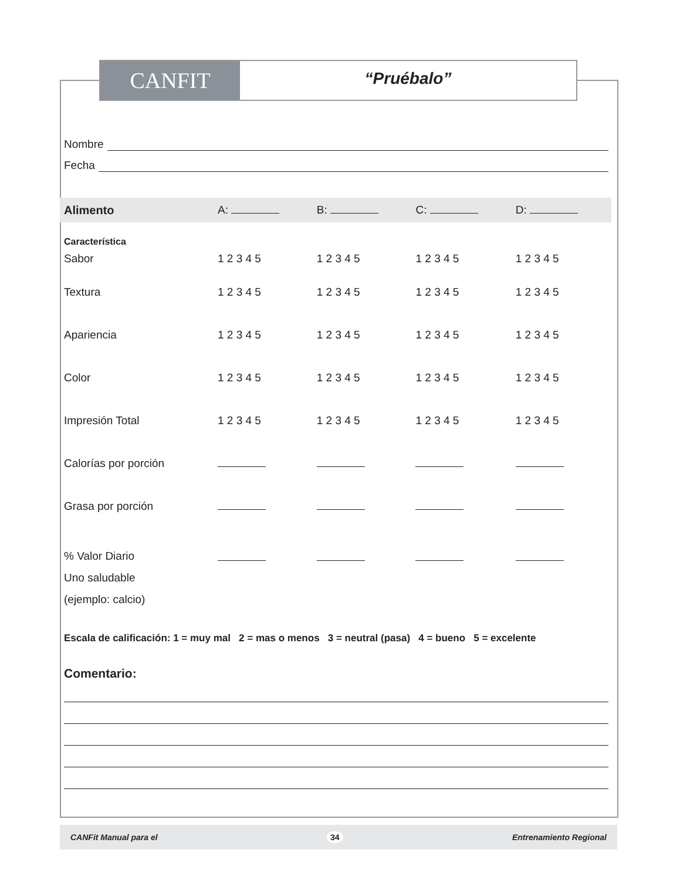CANFIT
“Pruébalo”
Nombre
Fecha
| Alimento | A: | B: | C: | D: |
| Característica | | | | |
| Sabor | 1 2 3 4 5 | 1 2 3 4 5 | 1 2 3 4 5 | 1 2 3 4 5 |
| Textura | 1 2 3 4 5 | 1 2 3 4 5 | 1 2 3 4 5 | 1 2 3 4 5 |
| Apariencia | 1 2 3 4 5 | 1 2 3 4 5 | 1 2 3 4 5 | 1 2 3 4 5 |
| Color | 1 2 3 4 5 | 1 2 3 4 5 | 1 2 3 4 5 | 1 2 3 4 5 |
| Impresión Total | 1 2 3 4 5 | 1 2 3 4 5 | 1 2 3 4 5 | 1 2 3 4 5 |
| Calorías por porción | | | | |
| Grasa por porción | | | | |
| % Valor Diario Uno saludable (ejemplo: calcio) | | | | |
Escala de calificación: 1 = muy mal 2 = mas o menos 3 = neutral (pasa) 4 = bueno 5 = excelente
Comentario:
CANFit Manual para el 34 Entrenamiento Regional